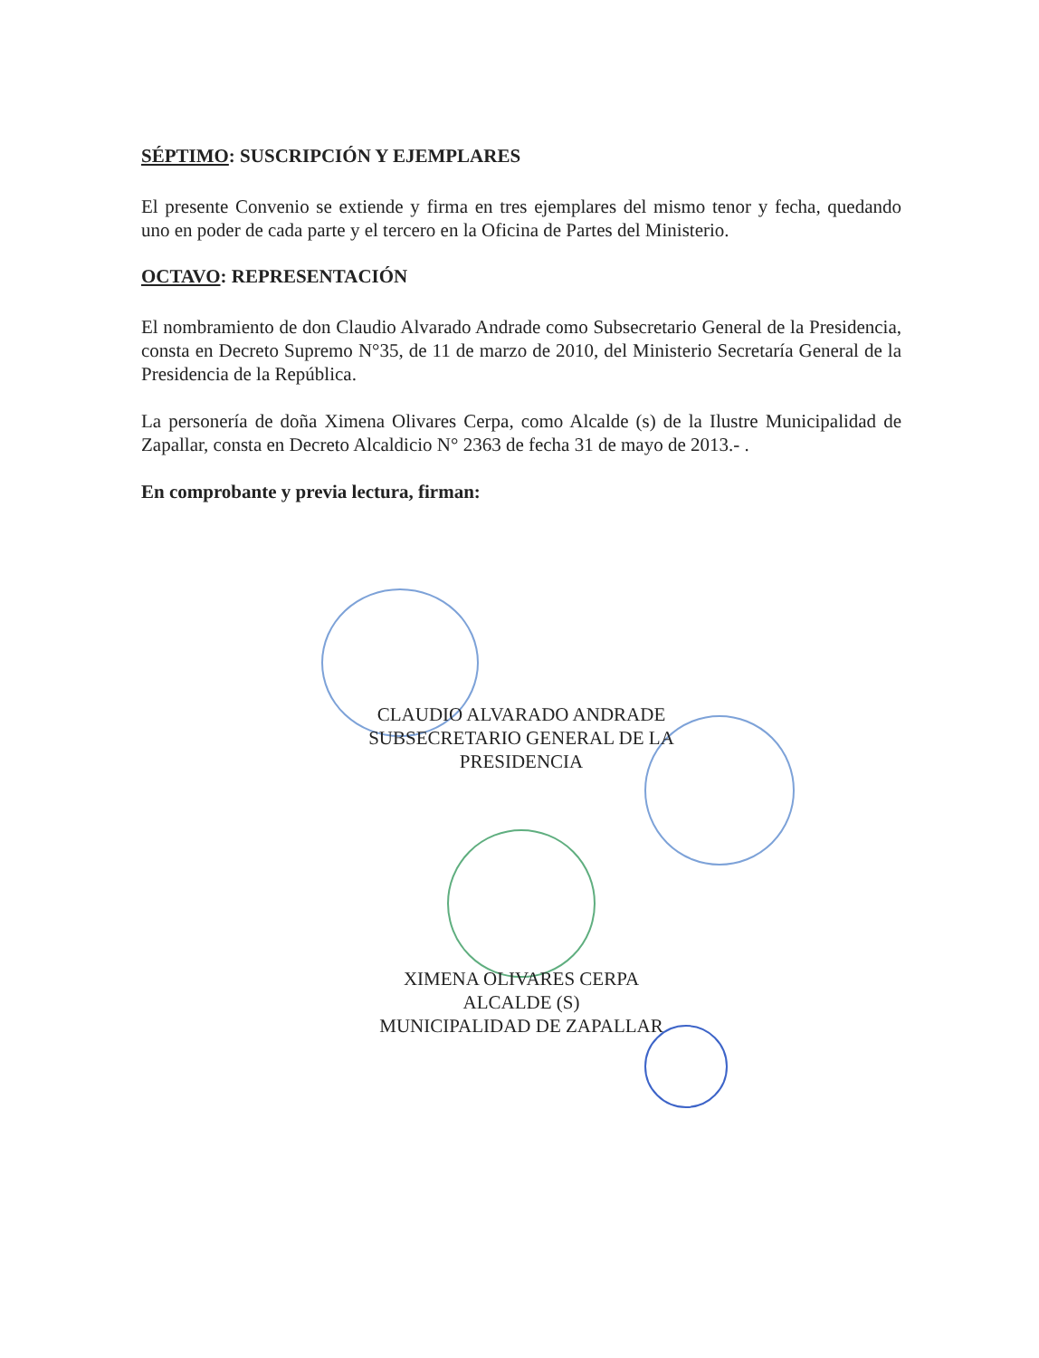SÉPTIMO: SUSCRIPCIÓN Y EJEMPLARES
El presente Convenio se extiende y firma en tres ejemplares del mismo tenor y fecha, quedando uno en poder de cada parte y el tercero en la Oficina de Partes del Ministerio.
OCTAVO: REPRESENTACIÓN
El nombramiento de don Claudio Alvarado Andrade como Subsecretario General de la Presidencia, consta en Decreto Supremo N°35, de 11 de marzo de 2010, del Ministerio Secretaría General de la Presidencia de la República.
La personería de doña Ximena Olivares Cerpa, como Alcalde (s) de la Ilustre Municipalidad de Zapallar, consta en Decreto Alcaldicio N° 2363 de fecha 31 de mayo de 2013.- .
En comprobante y previa lectura, firman:
CLAUDIO ALVARADO ANDRADE
SUBSECRETARIO GENERAL DE LA
PRESIDENCIA
XIMENA OLIVARES CERPA
ALCALDE (S)
MUNICIPALIDAD DE ZAPALLAR